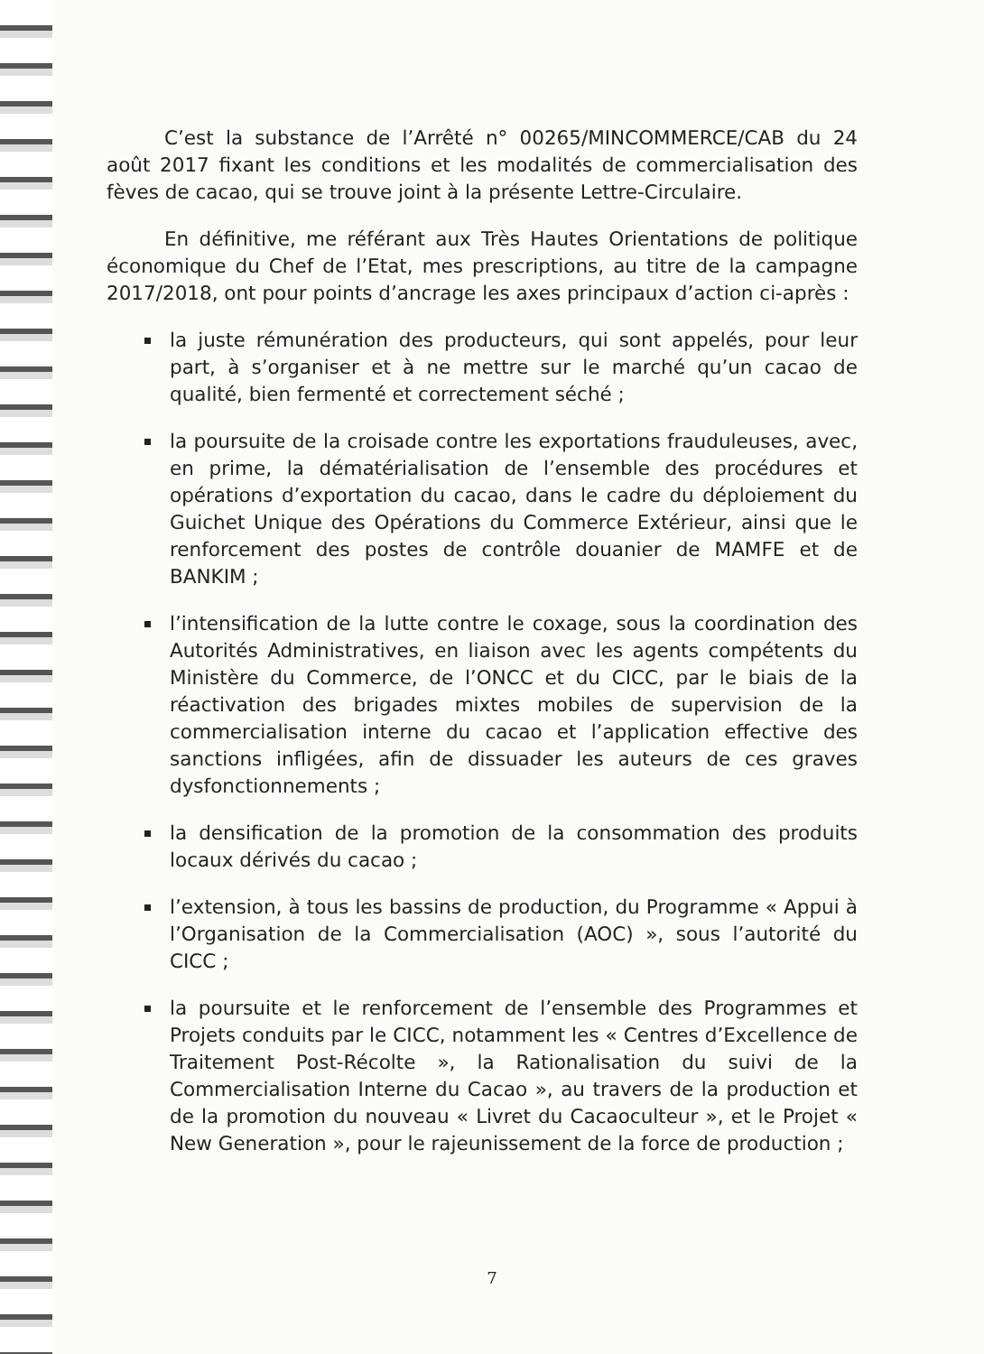C’est la substance de l’Arrêté n° 00265/MINCOMMERCE/CAB du 24 août 2017 fixant les conditions et les modalités de commercialisation des fèves de cacao, qui se trouve joint à la présente Lettre-Circulaire.
En définitive, me référant aux Très Hautes Orientations de politique économique du Chef de l’Etat, mes prescriptions, au titre de la campagne 2017/2018, ont pour points d’ancrage les axes principaux d’action ci-après :
la juste rémunération des producteurs, qui sont appelés, pour leur part, à s’organiser et à ne mettre sur le marché qu’un cacao de qualité, bien fermenté et correctement séché ;
la poursuite de la croisade contre les exportations frauduleuses, avec, en prime, la dématérialisation de l’ensemble des procédures et opérations d’exportation du cacao, dans le cadre du déploiement du Guichet Unique des Opérations du Commerce Extérieur, ainsi que le renforcement des postes de contrôle douanier de MAMFE et de BANKIM ;
l’intensification de la lutte contre le coxage, sous la coordination des Autorités Administratives, en liaison avec les agents compétents du Ministère du Commerce, de l’ONCC et du CICC, par le biais de la réactivation des brigades mixtes mobiles de supervision de la commercialisation interne du cacao et l’application effective des sanctions infligées, afin de dissuader les auteurs de ces graves dysfonctionnements ;
la densification de la promotion de la consommation des produits locaux dérivés du cacao ;
l’extension, à tous les bassins de production, du Programme « Appui à l’Organisation de la Commercialisation (AOC) », sous l’autorité du CICC ;
la poursuite et le renforcement de l’ensemble des Programmes et Projets conduits par le CICC, notamment les « Centres d’Excellence de Traitement Post-Récolte », la Rationalisation du suivi de la Commercialisation Interne du Cacao », au travers de la production et de la promotion du nouveau « Livret du Cacaoculteur », et le Projet « New Generation », pour le rajeunissement de la force de production ;
7